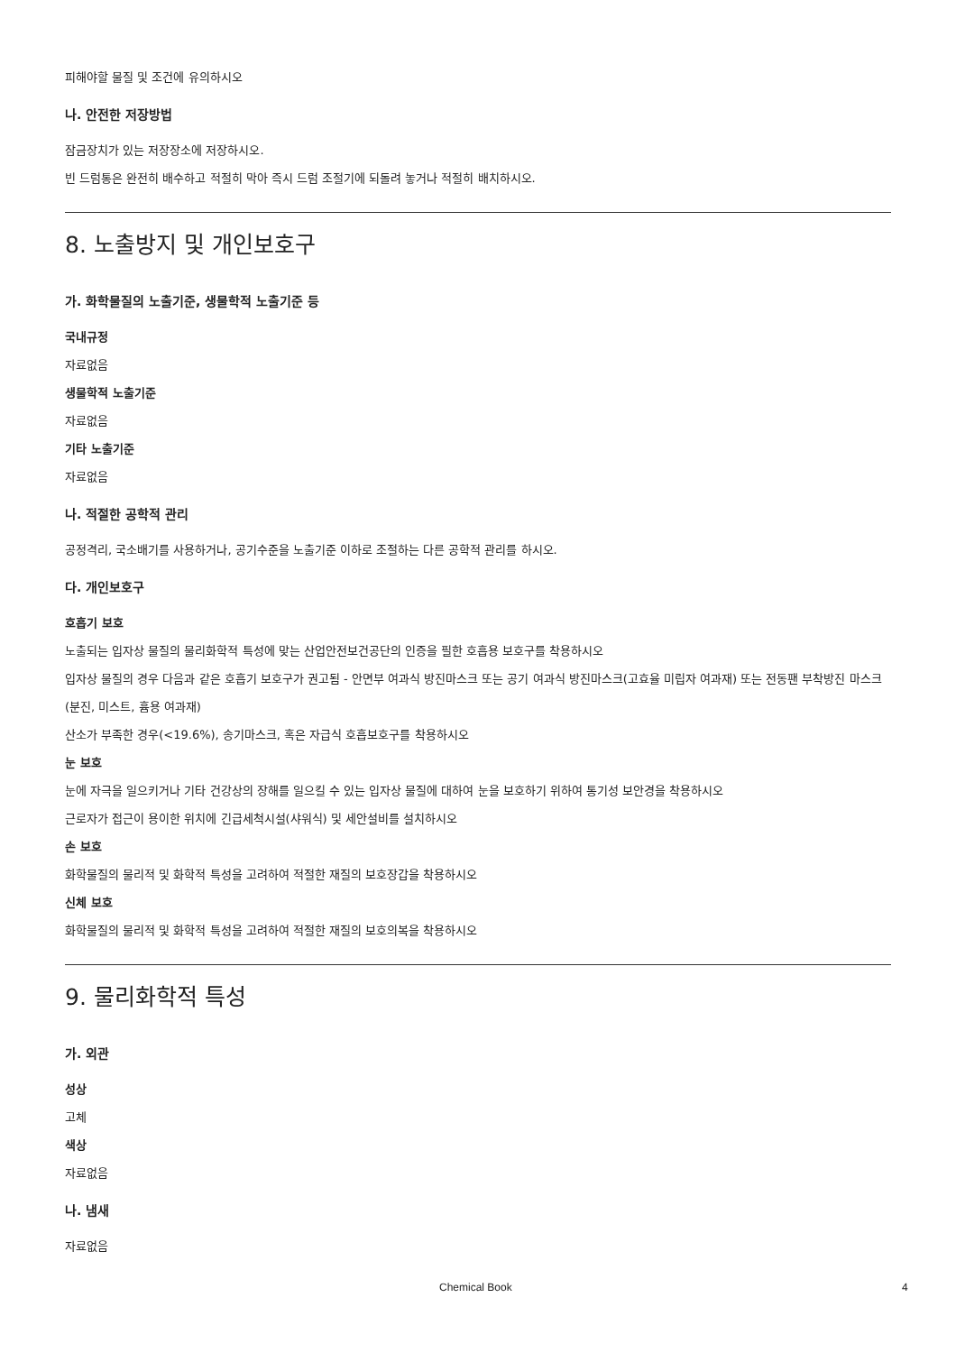피해야할 물질 및 조건에 유의하시오
나. 안전한 저장방법
잠금장치가 있는 저장장소에 저장하시오.
빈 드럼통은 완전히 배수하고 적절히 막아 즉시 드럼 조절기에 되돌려 놓거나 적절히 배치하시오.
8. 노출방지 및 개인보호구
가. 화학물질의 노출기준, 생물학적 노출기준 등
국내규정
자료없음
생물학적 노출기준
자료없음
기타 노출기준
자료없음
나. 적절한 공학적 관리
공정격리, 국소배기를 사용하거나, 공기수준을 노출기준 이하로 조절하는 다른 공학적 관리를 하시오.
다. 개인보호구
호흡기 보호
노출되는 입자상 물질의 물리화학적 특성에 맞는 산업안전보건공단의 인증을 필한 호흡용 보호구를 착용하시오
입자상 물질의 경우 다음과 같은 호흡기 보호구가 권고됨 - 안면부 여과식 방진마스크 또는 공기 여과식 방진마스크(고효율 미립자 여과재) 또는 전동팬 부착방진 마스크(분진, 미스트, 흄용 여과재)
산소가 부족한 경우(<19.6%), 송기마스크, 혹은 자급식 호흡보호구를 착용하시오
눈 보호
눈에 자극을 일으키거나 기타 건강상의 장해를 일으킬 수 있는 입자상 물질에 대하여 눈을 보호하기 위하여 통기성 보안경을 착용하시오
근로자가 접근이 용이한 위치에 긴급세척시설(샤워식) 및 세안설비를 설치하시오
손 보호
화학물질의 물리적 및 화학적 특성을 고려하여 적절한 재질의 보호장갑을 착용하시오
신체 보호
화학물질의 물리적 및 화학적 특성을 고려하여 적절한 재질의 보호의복을 착용하시오
9. 물리화학적 특성
가. 외관
성상
고체
색상
자료없음
나. 냄새
자료없음
Chemical Book 4